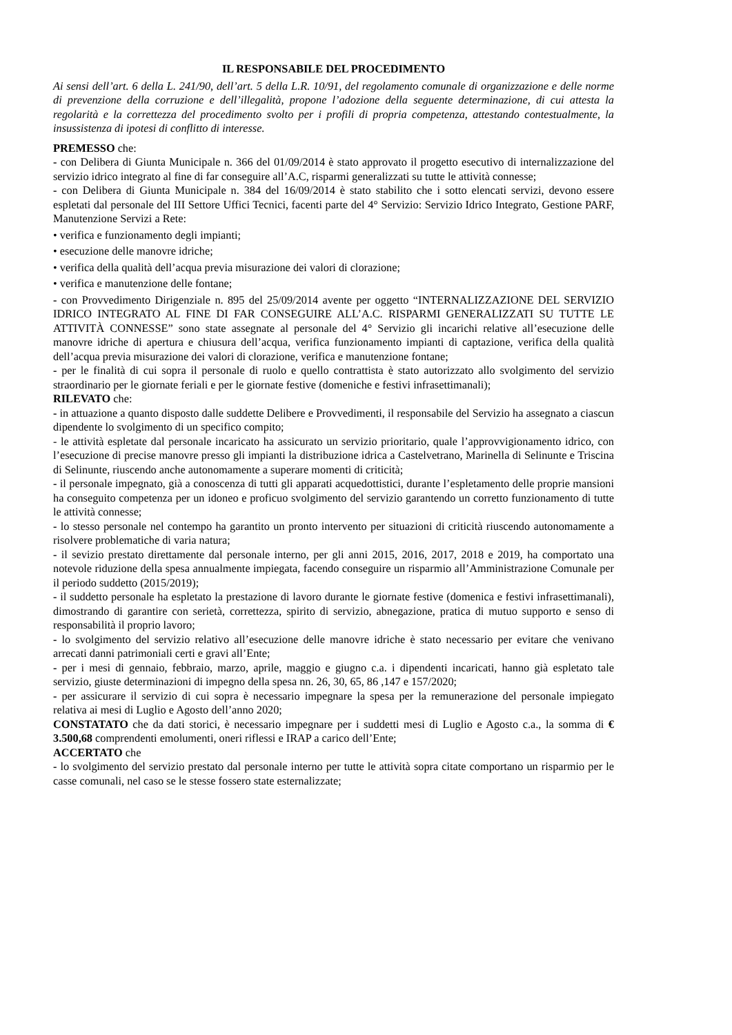IL RESPONSABILE DEL PROCEDIMENTO
Ai sensi dell’art. 6 della L. 241/90, dell’art. 5 della L.R. 10/91, del regolamento comunale di organizzazione e delle norme di prevenzione della corruzione e dell’illegalità, propone l’adozione della seguente determinazione, di cui attesta la regolarità e la correttezza del procedimento svolto per i profili di propria competenza, attestando contestualmente, la insussistenza di ipotesi di conflitto di interesse.
PREMESSO che:
- con Delibera di Giunta Municipale n. 366 del 01/09/2014 è stato approvato il progetto esecutivo di internalizzazione del servizio idrico integrato al fine di far conseguire all’A.C, risparmi generalizzati su tutte le attività connesse;
- con Delibera di Giunta Municipale n. 384 del 16/09/2014 è stato stabilito che i sotto elencati servizi, devono essere espletati dal personale del III Settore Uffici Tecnici, facenti parte del 4° Servizio: Servizio Idrico Integrato, Gestione PARF, Manutenzione Servizi a Rete:
• verifica e funzionamento degli impianti;
• esecuzione delle manovre idriche;
• verifica della qualità dell’acqua previa misurazione dei valori di clorazione;
• verifica e manutenzione delle fontane;
- con Provvedimento Dirigenziale n. 895 del 25/09/2014 avente per oggetto “INTERNALIZZAZIONE DEL SERVIZIO IDRICO INTEGRATO AL FINE DI FAR CONSEGUIRE ALL’A.C. RISPARMI GENERALIZZATI SU TUTTE LE ATTIVITÀ CONNESSE” sono state assegnate al personale del 4° Servizio gli incarichi relative all’esecuzione delle manovre idriche di apertura e chiusura dell’acqua, verifica funzionamento impianti di captazione, verifica della qualità dell’acqua previa misurazione dei valori di clorazione, verifica e manutenzione fontane;
- per le finalità di cui sopra il personale di ruolo e quello contrattista è stato autorizzato allo svolgimento del servizio straordinario per le giornate feriali e per le giornate festive (domeniche e festivi infrasettimanali);
RILEVATO che:
- in attuazione a quanto disposto dalle suddette Delibere e Provvedimenti, il responsabile del Servizio ha assegnato a ciascun dipendente lo svolgimento di un specifico compito;
- le attività espletate dal personale incaricato ha assicurato un servizio prioritario, quale l’approvvigionamento idrico, con l’esecuzione di precise manovre presso gli impianti la distribuzione idrica a Castelvetrano, Marinella di Selinunte e Triscina di Selinunte, riuscendo anche autonomamente a superare momenti di criticità;
- il personale impegnato, già a conoscenza di tutti gli apparati acquedottistici, durante l’espletamento delle proprie mansioni ha conseguito competenza per un idoneo e proficuo svolgimento del servizio garantendo un corretto funzionamento di tutte le attività connesse;
- lo stesso personale nel contempo ha garantito un pronto intervento per situazioni di criticità riuscendo autonomamente a risolvere problematiche di varia natura;
- il sevizio prestato direttamente dal personale interno, per gli anni 2015, 2016, 2017, 2018 e 2019, ha comportato una notevole riduzione della spesa annualmente impiegata, facendo conseguire un risparmio all’Amministrazione Comunale per il periodo suddetto (2015/2019);
- il suddetto personale ha espletato la prestazione di lavoro durante le giornate festive (domenica e festivi infrasettimanali), dimostrando di garantire con serietà, correttezza, spirito di servizio, abnegazione, pratica di mutuo supporto e senso di responsabilità il proprio lavoro;
- lo svolgimento del servizio relativo all’esecuzione delle manovre idriche è stato necessario per evitare che venivano arrecati danni patrimoniali certi e gravi all’Ente;
- per i mesi di gennaio, febbraio, marzo, aprile, maggio e giugno c.a. i dipendenti incaricati, hanno già espletato tale servizio, giuste determinazioni di impegno della spesa nn. 26, 30, 65, 86 ,147 e 157/2020;
- per assicurare il servizio di cui sopra è necessario impegnare la spesa per la remunerazione del personale impiegato relativa ai mesi di Luglio e Agosto dell’anno 2020;
CONSTATATO che da dati storici, è necessario impegnare per i suddetti mesi di Luglio e Agosto c.a., la somma di € 3.500,68 comprendenti emolumenti, oneri riflessi e IRAP a carico dell’Ente;
ACCERTATO che
- lo svolgimento del servizio prestato dal personale interno per tutte le attività sopra citate comportano un risparmio per le casse comunali, nel caso se le stesse fossero state esternalizzate;